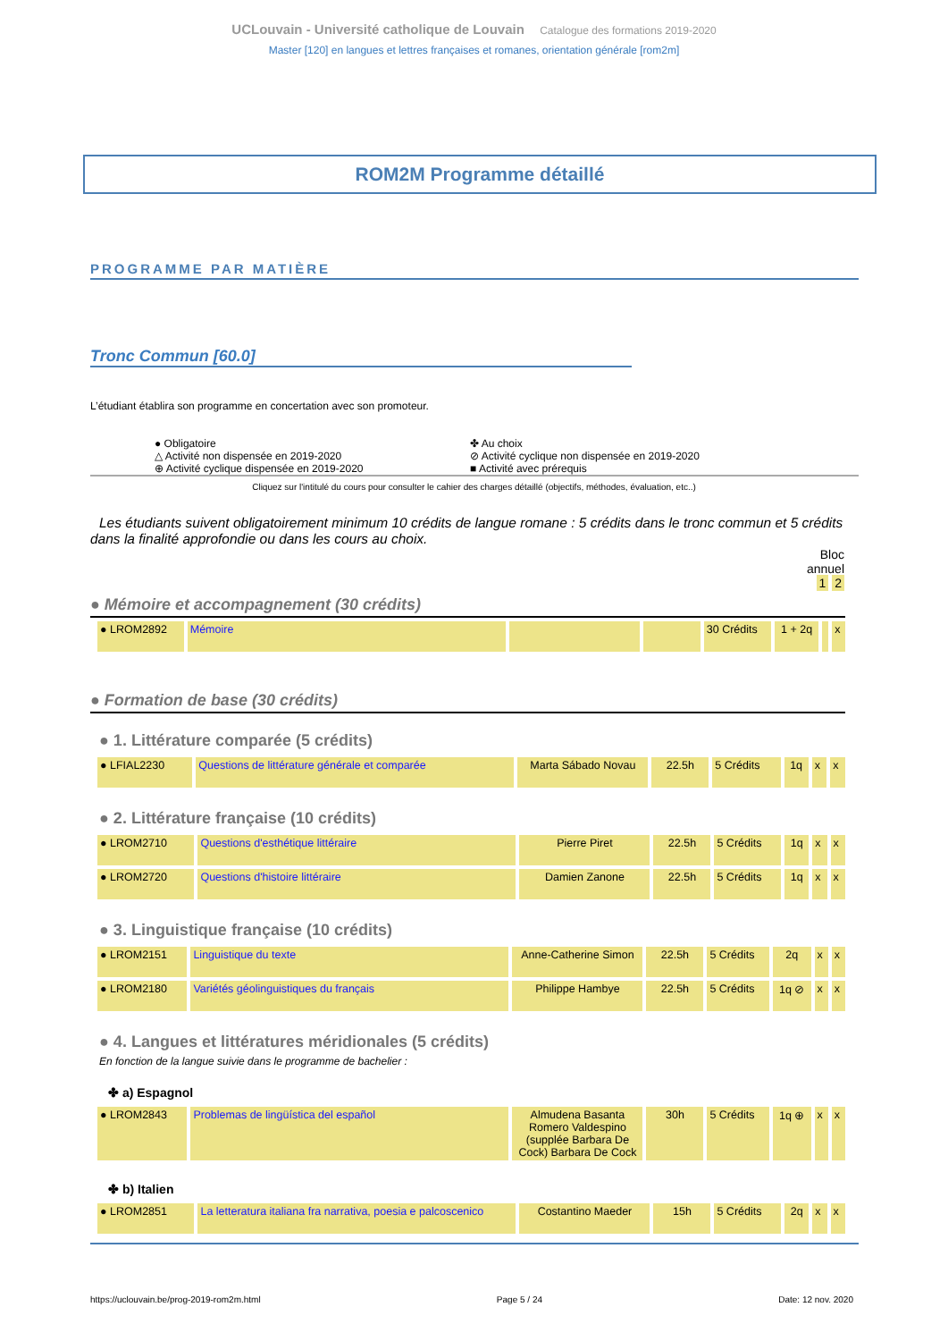UCLouvain - Université catholique de Louvain Catalogue des formations 2019-2020
Master [120] en langues et lettres françaises et romanes, orientation générale [rom2m]
ROM2M Programme détaillé
PROGRAMME PAR MATIÈRE
Tronc Commun [60.0]
L’étudiant établira son programme en concertation avec son promoteur.
● Obligatoire
✤ Au choix
△ Activité non dispensée en 2019-2020
⊘ Activité cyclique non dispensée en 2019-2020
⊕ Activité cyclique dispensée en 2019-2020
■ Activité avec prérequis
Cliquez sur l'intitulé du cours pour consulter le cahier des charges détaillé (objectifs, méthodes, évaluation, etc..)
Les étudiants suivent obligatoirement minimum 10 crédits de langue romane : 5 crédits dans le tronc commun et 5 crédits dans la finalité approfondie ou dans les cours au choix.
Bloc
annuel
1 2
● Mémoire et accompagnement (30 crédits)
| ● LROM2892 | Mémoire | | | 30 Crédits | 1 + 2q | | x |
● Formation de base (30 crédits)
● 1. Littérature comparée (5 crédits)
| ● LFIAL2230 | Questions de littérature générale et comparée | Marta Sábado Novau | 22.5h | 5 Crédits | 1q | x | x |
● 2. Littérature française (10 crédits)
| ● LROM2710 | Questions d'esthétique littéraire | Pierre Piret | 22.5h | 5 Crédits | 1q | x | x |
| ● LROM2720 | Questions d'histoire littéraire | Damien Zanone | 22.5h | 5 Crédits | 1q | x | x |
● 3. Linguistique française (10 crédits)
| ● LROM2151 | Linguistique du texte | Anne-Catherine Simon | 22.5h | 5 Crédits | 2q | x | x |
| ● LROM2180 | Variétés géolinguistiques du français | Philippe Hambye | 22.5h | 5 Crédits | 1q ⊘ | x | x |
● 4. Langues et littératures méridionales (5 crédits)
En fonction de la langue suivie dans le programme de bachelier :
✤ a) Espagnol
| ● LROM2843 | Problemas de lingüística del español | Almudena Basanta Romero Valdespino (supplée Barbara De Cock) Barbara De Cock | 30h | 5 Crédits | 1q ⊕ | x | x |
✤ b) Italien
| ● LROM2851 | La letteratura italiana fra narrativa, poesia e palcoscenico | Costantino Maeder | 15h | 5 Crédits | 2q | x | x |
https://uclouvain.be/prog-2019-rom2m.html Page 5 / 24 Date: 12 nov. 2020